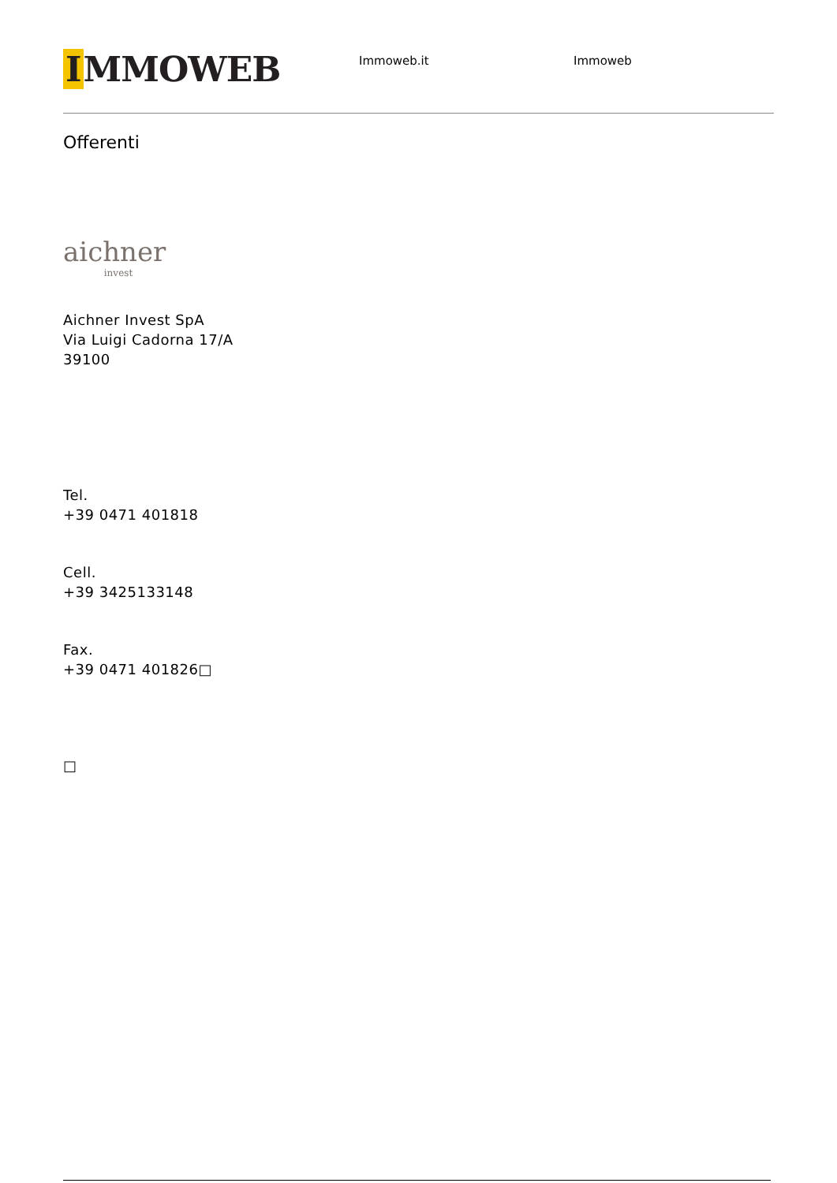I MMOWEB
Immoweb.it Immoweb
Offerenti
aichner
invest
Aichner Invest SpA
Via Luigi Cadorna 17/A
39100
Tel.
+39 0471 401818
Cell.
+39 3425133148
Fax.
+39 0471 401826□
□